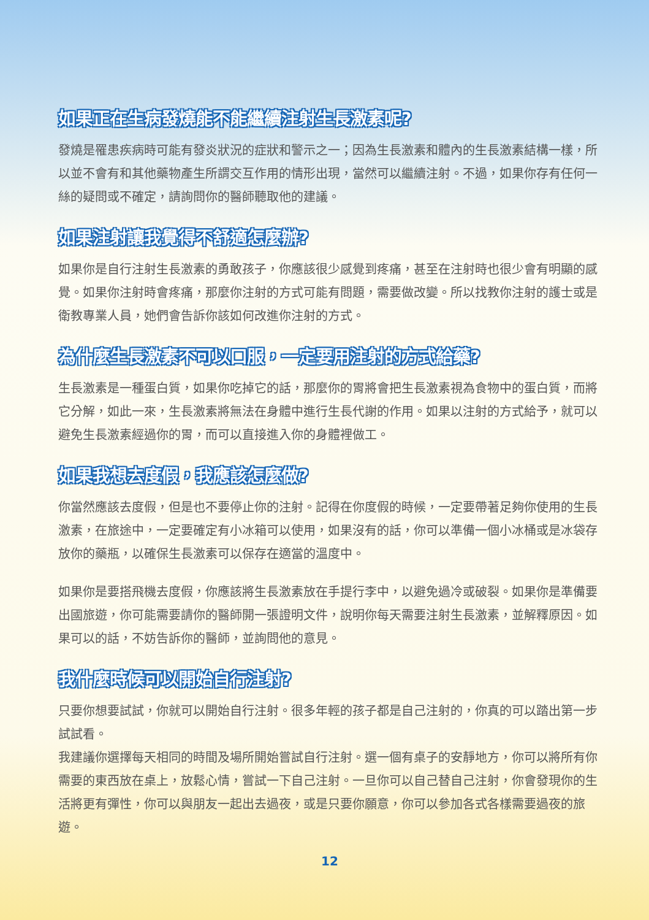如果正在生病發燒能不能繼續注射生長激素呢?
發燒是罹患疾病時可能有發炎狀況的症狀和警示之一；因為生長激素和體內的生長激素結構一樣，所以並不會有和其他藥物產生所謂交互作用的情形出現，當然可以繼續注射。不過，如果你存有任何一絲的疑問或不確定，請詢問你的醫師聽取他的建議。
如果注射讓我覺得不舒適怎麼辦?
如果你是自行注射生長激素的勇敢孩子，你應該很少感覺到疼痛，甚至在注射時也很少會有明顯的感覺。如果你注射時會疼痛，那麼你注射的方式可能有問題，需要做改變。所以找教你注射的護士或是衛教專業人員，她們會告訴你該如何改進你注射的方式。
為什麼生長激素不可以口服，一定要用注射的方式給藥?
生長激素是一種蛋白質，如果你吃掉它的話，那麼你的胃將會把生長激素視為食物中的蛋白質，而將它分解，如此一來，生長激素將無法在身體中進行生長代謝的作用。如果以注射的方式給予，就可以避免生長激素經過你的胃，而可以直接進入你的身體裡做工。
如果我想去度假，我應該怎麼做?
你當然應該去度假，但是也不要停止你的注射。記得在你度假的時候，一定要帶著足夠你使用的生長激素，在旅途中，一定要確定有小冰箱可以使用，如果沒有的話，你可以準備一個小冰桶或是冰袋存放你的藥瓶，以確保生長激素可以保存在適當的溫度中。
如果你是要搭飛機去度假，你應該將生長激素放在手提行李中，以避免過冷或破裂。如果你是準備要出國旅遊，你可能需要請你的醫師開一張證明文件，說明你每天需要注射生長激素，並解釋原因。如果可以的話，不妨告訴你的醫師，並詢問他的意見。
我什麼時候可以開始自行注射?
只要你想要試試，你就可以開始自行注射。很多年輕的孩子都是自己注射的，你真的可以踏出第一步試試看。
我建議你選擇每天相同的時間及場所開始嘗試自行注射。選一個有桌子的安靜地方，你可以將所有你需要的東西放在桌上，放鬆心情，嘗試一下自己注射。一旦你可以自己替自己注射，你會發現你的生活將更有彈性，你可以與朋友一起出去過夜，或是只要你願意，你可以參加各式各樣需要過夜的旅遊。
12